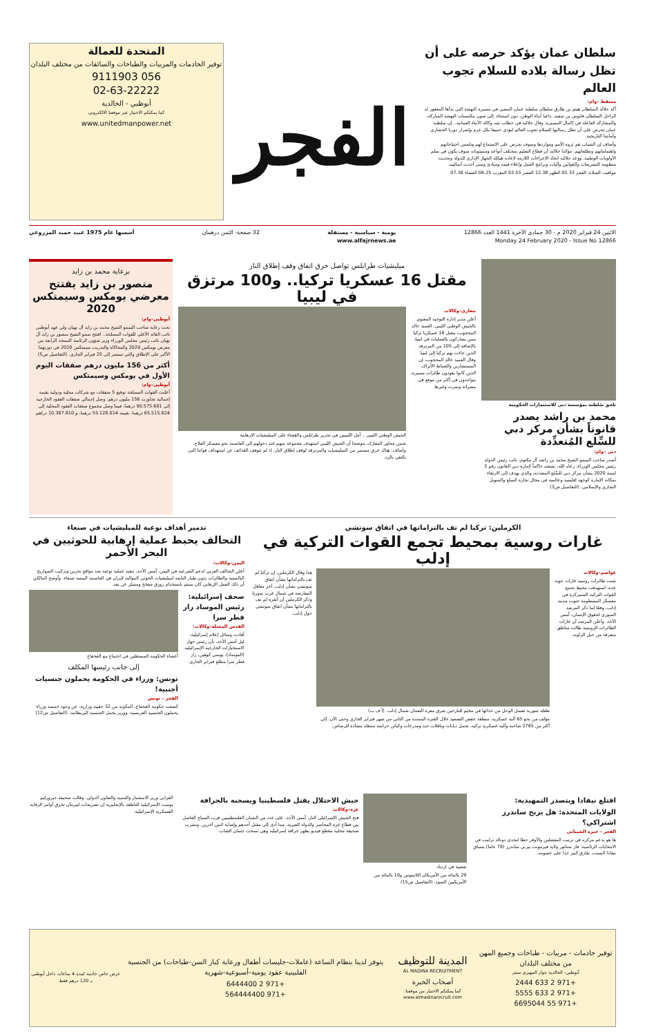سلطان عمان يؤكد حرصه على أن تظل رسالة بلاده للسلام تجوب العالم
مسقط –وام:
أكد جلالة السلطان هيثم بن طارق سلطان سلطنة عمان المضي في مسيرة النهضة التي بدأها المغفور له الراحل السلطان قابوس بن سعيد، داعيا أبناء الوطن، دون استثناء، إلى صون مكتسبات النهضة المباركة، والمشاركة الفاعلة في إكمال المسيرة. وقال جلالته في خطاب بثته وكالة الأنباء العمانية.. إن سلطنة عمان تحرص على أن تظل رسالتها للسلام تجوب العالم لنؤدي جميعا بكل عزم وإصرار دورنا الحضاري وأمانتنا التاريخية.
وأضاف إن الشباب هم ثروة الأمم ومواردها وسوف نحرص على الاستماع لهم وتلمس احتياجاتهم واهتماماتهم وتطلعاتهم، مؤكدا جلالته أن قطاع التعليم بمختلف أنواعه ومستوياته سوف يكون في سلم الأولويات الوطنية. ووعد جلالته اتخاذ الإجراءات اللازمة لإعادة هيكلة الجهاز الإداري للدولة وتحديث منظومة التشريعات والقوانين وآليات وبرامج العمل وإعلاء قيمه ومبادئ وتبني أحدث أساليبه.
مواقيت الصلاة: الفجر 05.33 الظهر 12.38 العصر 03.55 المغرب 06.25 العشاء 07.38
الفجر
المتحدة للعمالة
توفير الخادمات والمربيات والطباخات والسائقات من مختلف البلدان
056 9111903
02-63-22222
أبوظبي - الخالدية
كما يمكنكم الاختيار عبر موقعنا الالكتروني
www.unitedmanpower.net
الاثنين 24 فبراير 2020 م - 30 جمادى الآخرة 1441 العدد 12866
Monday 24 February 2020 - Issue No 12866
يومية - سياسية - مستقلة
www.alfajrnews.ae
32 صفحة- الثمن درهمان أسسها عام 1975 عبيد حميد المزروعي
تلحق سُلطته بمؤسسة دبي للاستثمارات الحكومية
محمد بن راشد يصدر قانوناً بشأن مركز دبي للسِّلع المُتعدِّدة
دبي –وام:
أصدر صاحب السمو الشيخ محمد بن راشد آل مكتوم، نائب رئيس الدولة رئيس مجلس الوزراء، رعاه الله، بصفته حاكماً لإمارة دبي القانون رقم 3 لسنة 2020 بشأن مركز دبي للسِّلع المتعددة، والذي يهدف إلى الارتقاء بمكانة الإمارة كوجهة إقليمية وعالمية في مجال تجارة السلع والتمويل التجاري والإسلامي. (التفاصيل ص3)
ميليشيات طرابلس تواصل خرق اتفاق وقف إطلاق النار
مقتل 16 عسكريا تركيا.. و100 مرتزق في ليبيا
بنغازي–وكالات
أعلن مدير إدارة التوجيه المعنوي بالجيش الوطني الليبي، العميد خالد المحجوب، مقتل 16 عسكريا تركيا ممن يشاركون بالعمليات في ليبيا، بالإضافة إلى 105 من المرتزقة الذين جاءت بهم تركيا إلى ليبيا. وقال العميد خالد المحجوب، إن المستشارين والضباط الأتراك، الذين كانوا يقودون طائرات مسيرة، يتواجدون في أكثر من موقع في مصراتة وسرت وغيرها.
الجيش الوطني الليبي .. أمل الليبيين في تحرير طرابلس والقضاء على الميليشيات الارهابية
ضمن محاور المعارك، موضحا أن الجيش الليبي استهدف مجموعة منهم عند دخولهم إلى العاصمة نحو معسكر الفلاح. وأضاف: هناك خرق مستمر من الميليشيات والمرتزقة لوقف إطلاق النار، إذ لم تتوقف القذائف عن استهداف قواتنا التي تكتفي بالرد.
برعاية محمد بن زايد
منصور بن زايد يفتتح معرضي يومكس وسيمتكس 2020
أبوظبي–وام:
تحت رعاية صاحب السمو الشيخ محمد بن زايد آل نهيان ولي عهد أبوظبي نائب القائد الأعلى للقوات المسلحة.. افتتح سمو الشيخ منصور بن زايد آل نهيان نائب رئيس مجلس الوزراء وزير شؤون الرئاسة النسخة الرابعة من معرض يومكس 2020 والمحاكاة والتدريب سيمتكس 2020 في دورتهما الأكبر على الإطلاق والتي تستمر إلى 25 فبراير الجاري. (التفاصيل ص5)
أكثر من 156 مليون درهم صفقات اليوم الأول في يومكس وسيمتكس
أبوظبي–وام:
أعلنت القوات المسلحة توقيع 5 صفقات مع شركات محلية ودولية بقيمة إجمالية تجاوزت 156 مليون درهم. وصل إجمالي صفقات العقود الخارجية إلى 90.575.681 درهما، فيما وصل مجموع صفقات العقود المحلية إلى 65.515.824 درهما، بقيمة 55.128.014 درهما، و 10.387.810 دراهم.
الكرملين: تركيا لم تف بالتزاماتها في اتفاق سوتشي
غارات روسية بمحيط تجمع القوات التركية في إدلب
عواصم–وكالات
شنت طائرات روسية غارات جوية عدة، استهدفت محيط تجمع القوات التركية المتمركزة في معسكر المسطومة جنوب مدينة إدلب، وفقا لما ذكر المرصد السوري لحقوق الإنسان، أمس الأحد. وأعلن المرصد أن غارات الطائرات الروسية طالت مناطق متفرقة من جبل الزاوية.
طفلة سورية تغسل الوحل من حذائها في مخيم للنازحين شرق معرة النعمان شمال إدلب. (أ ف ب)
مؤلف من نحو 65 آلية عسكرية، منطقة خفض التصعيد خلال الفترة الممتدة من الثاني من شهر فبراير الجاري وحتى الآن، إلى أكثر من 2765 شاحنة وآلية عسكرية تركية، تحمل دبابات وناقلات جند ومدرعات وكبائن حراسة متنقلة مضادة للرصاص.
هذا وقال الكرملين، إن تركيا لم تف بالتزاماتها بشأن اتفاق سوتشي بشأن إدلب، آخر معاقل المعارضة في شمال غرب سوريا. وذكر الكرملين أن أنقرة لم تف بالتزاماتها بشأن اتفاق سوتشي حول إدلب.
تدمير أهداف نوعية للميليشيات في صنعاء
التحالف يحبط عملية إرهابية للحوثيين في البحر الأحمر
اليمن–وكالات:
أعلن التحالف العربي لدعم الشرعية في اليمن، أمس الأحد، تنفيذ عملية نوعية ضد مواقع تخزين وتركيب الصواريخ البالستية والطائرات بدون طيار التابعة لميليشيات الحوثي الموالية لإيران في العاصمة اليمنية صنعاء. وأوضح المالكي أن ذلك العمل الإرهابي كان سيتم باستخدام زورق مفخخ ومسيّر عن بعد.
صحف إسرائيلية: رئيس الموساد زار قطر سرا
القدس المحتلة–وكالات:
أفادت وسائل إعلام إسرائيلية، ليل أمس الأحد، بأن رئيس جهاز الاستخبارات الخارجية الإسرائيلية (الموساد)، يوسي كوهين، زار قطر سرا مطلع فبراير الجاري.
أعضاء الحكومة المستقلين في اجتماع مع الفخفاخ
إلى جانب رئيسها المكلف
تونس: وزراء في الحكومة يحملون جنسيات أجنبية!
الفجر – تونس
كشفت حكومة الفخفاخ، المكونة من 32 حقيبة وزارية، عن وجود خمسة وزراء يحملون الجنسية الفرنسية، ووزير يحمل الجنسية البريطانية. (التفاصيل ص12)
اقتلع نيفادا ويتصدر التمهيدية:
الولايات المتحدة: هل يربح ساندرز اشتراكي؟
الفجر – خبرة الشيباني
ها هو يدعم مركزه في ترتيب المفضلين والأوفر حظا لتحدي دونالد ترامب في الانتخابات الرئاسية: فاز سناتور ولاية فيرمونت بيرني ساندرز (78 عاما) بسباق نيفادا السبت، بفارق كبير جدا على خصومه.
شعبية في ازدياد
29 بالمائة من الأمريكان اللاتينوس و10 بالمائة من الأمريكيين السود. (التفاصيل ص15)
جيش الاحتلال يقتل فلسطينيا ويسحبه بالجرافة
غزة–وكالات
فتح الجيش الإسرائيلي النار، أمس الأحد، على عدد من الشبان الفلسطينيين قرب السياج الفاصل بين قطاع غزة المحاصر والدولة العبرية، مما أدى إلى مقتل أحدهم وإصابة اثنين آخرين. ونشرت صحيفة محلية مقطع فيديو يظهر جرافة إسرائيلية وهي تسحب جثمان الشاب.
العزابي وزير الاستثمار والتنمية والتعاون الدولي. وقالت صحيفة جيروزليم بوست الإسرائيلية الناطقة بالإنجليزية إن تصريحات ليبرمان تخرق أوامر الرقابة العسكرية الإسرائيلية.
توفير خادمات - مربيات - طباخات وجميع المهن من مختلف البلدان
أبوظبي- الخالدية جوار المهيري سنتر
+971 2 633 2444
+971 2 633 5555
+971 55 6695044
المدينة للتوظيف
AL MADINA RECRUITMENT
أصحاب الخبرة
كما يمكنكم الاختيار من موقعنا: www.almadinarecruit.com
يتوفر لدينا بنظام الساعة (عاملات-جليسات أطفال ورعاية كبار السن-طباخات) من الجنسية الفلبينية عقود يومية-أسبوعية-شهرية
+971 2 6444400
+971 564444400
عرض خاص خادمة لمدة 4 ساعات داخل أبوظبي بـ 120 درهم فقط